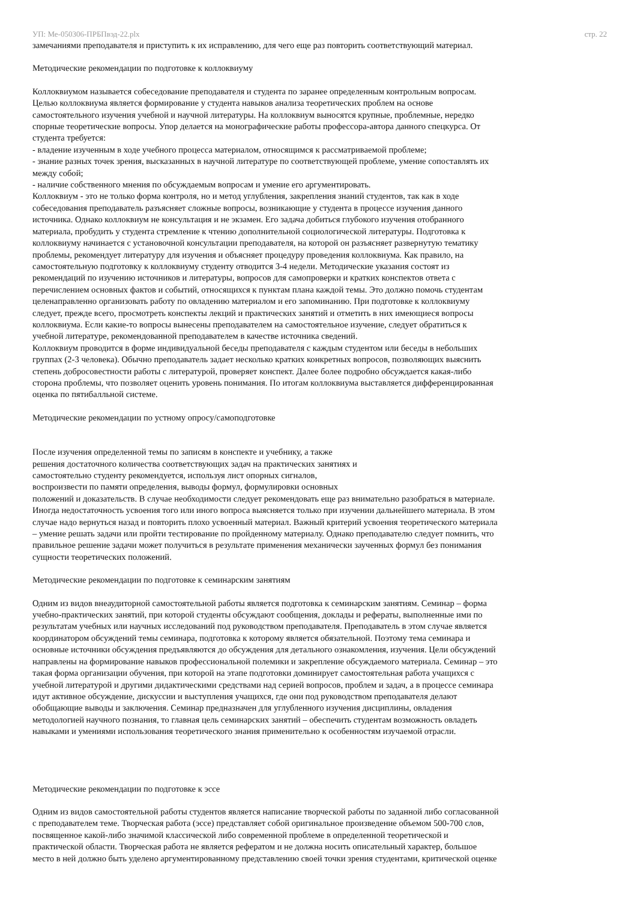УП: Ме-050306-ПРБПвэд-22.plx стр. 22
замечаниями преподавателя и приступить к их исправлению, для чего еще раз повторить соответствующий материал.
Методические рекомендации по подготовке к коллоквиуму
Коллоквиумом называется собеседование преподавателя и студента по заранее определенным контрольным вопросам.
Целью коллоквиума является формирование у студента навыков анализа теоретических проблем на основе
самостоятельного изучения учебной и научной литературы. На коллоквиум выносятся крупные, проблемные, нередко
спорные теоретические вопросы. Упор делается на монографические работы профессора-автора данного спецкурса. От
студента требуется:
- владение изученным в ходе учебного процесса материалом, относящимся к рассматриваемой проблеме;
- знание разных точек зрения, высказанных в научной литературе по соответствующей проблеме, умение сопоставлять их
между собой;
- наличие собственного мнения по обсуждаемым вопросам и умение его аргументировать.
Коллоквиум - это не только форма контроля, но и метод углубления, закрепления знаний студентов, так как в ходе
собеседования преподаватель разъясняет сложные вопросы, возникающие у студента в процессе изучения данного
источника. Однако коллоквиум не консультация и не экзамен. Его задача добиться глубокого изучения отобранного
материала, пробудить у студента стремление к чтению дополнительной социологической литературы. Подготовка к
коллоквиуму начинается с установочной консультации преподавателя, на которой он разъясняет развернутую тематику
проблемы, рекомендует литературу для изучения и объясняет процедуру проведения коллоквиума. Как правило, на
самостоятельную подготовку к коллоквиуму студенту отводится 3-4 недели. Методические указания состоят из
рекомендаций по изучению источников и литературы, вопросов для самопроверки и кратких конспектов ответа с
перечислением основных фактов и событий, относящихся к пунктам плана каждой темы. Это должно помочь студентам
целенаправленно организовать работу по овладению материалом и его запоминанию. При подготовке к коллоквиуму
следует, прежде всего, просмотреть конспекты лекций и практических занятий и отметить в них имеющиеся вопросы
коллоквиума. Если какие-то вопросы вынесены преподавателем на самостоятельное изучение, следует обратиться к
учебной литературе, рекомендованной преподавателем в качестве источника сведений.
Коллоквиум проводится в форме индивидуальной беседы преподавателя с каждым студентом или беседы в небольших
группах (2-3 человека). Обычно преподаватель задает несколько кратких конкретных вопросов, позволяющих выяснить
степень добросовестности работы с литературой, проверяет конспект. Далее более подробно обсуждается какая-либо
сторона проблемы, что позволяет оценить уровень понимания. По итогам коллоквиума выставляется дифференцированная
оценка по пятибалльной системе.
Методические рекомендации по устному опросу/самоподготовке
После изучения определенной темы по записям в конспекте и учебнику, а также
решения достаточного количества соответствующих задач на практических занятиях и
самостоятельно студенту рекомендуется, используя лист опорных сигналов,
воспроизвести по памяти определения, выводы формул, формулировки основных
положений и доказательств. В случае необходимости следует рекомендовать еще раз внимательно разобраться в материале.
Иногда недостаточность усвоения того или иного вопроса выясняется только при изучении дальнейшего материала. В этом
случае надо вернуться назад и повторить плохо усвоенный материал. Важный критерий усвоения теоретического материала
– умение решать задачи или пройти тестирование по пройденному материалу. Однако преподавателю следует помнить, что
правильное решение задачи может получиться в результате применения механически заученных формул без понимания
сущности теоретических положений.
Методические рекомендации по подготовке к семинарским занятиям
Одним из видов внеаудиторной самостоятельной работы является подготовка к семинарским занятиям. Семинар – форма
учебно-практических занятий, при которой студенты обсуждают сообщения, доклады и рефераты, выполненные ими по
результатам учебных или научных исследований под руководством преподавателя. Преподаватель в этом случае является
координатором обсуждений темы семинара, подготовка к которому является обязательной. Поэтому тема семинара и
основные источники обсуждения предъявляются до обсуждения для детального ознакомления, изучения. Цели обсуждений
направлены на формирование навыков профессиональной полемики и закрепление обсуждаемого материала. Семинар – это
такая форма организации обучения, при которой на этапе подготовки доминирует самостоятельная работа учащихся с
учебной литературой и другими дидактическими средствами над серией вопросов, проблем и задач, а в процессе семинара
идут активное обсуждение, дискуссии и выступления учащихся, где они под руководством преподавателя делают
обобщающие выводы и заключения. Семинар предназначен для углубленного изучения дисциплины, овладения
методологией научного познания, то главная цель семинарских занятий – обеспечить студентам возможность овладеть
навыками и умениями использования теоретического знания применительно к особенностям изучаемой отрасли.
Методические рекомендации по подготовке к эссе
Одним из видов самостоятельной работы студентов является написание творческой работы по заданной либо согласованной
с преподавателем теме. Творческая работа (эссе) представляет собой оригинальное произведение объемом 500-700 слов,
посвященное какой-либо значимой классической либо современной проблеме в определенной теоретической и
практической области. Творческая работа не является рефератом и не должна носить описательный характер, большое
место в ней должно быть уделено аргументированному представлению своей точки зрения студентами, критической оценке